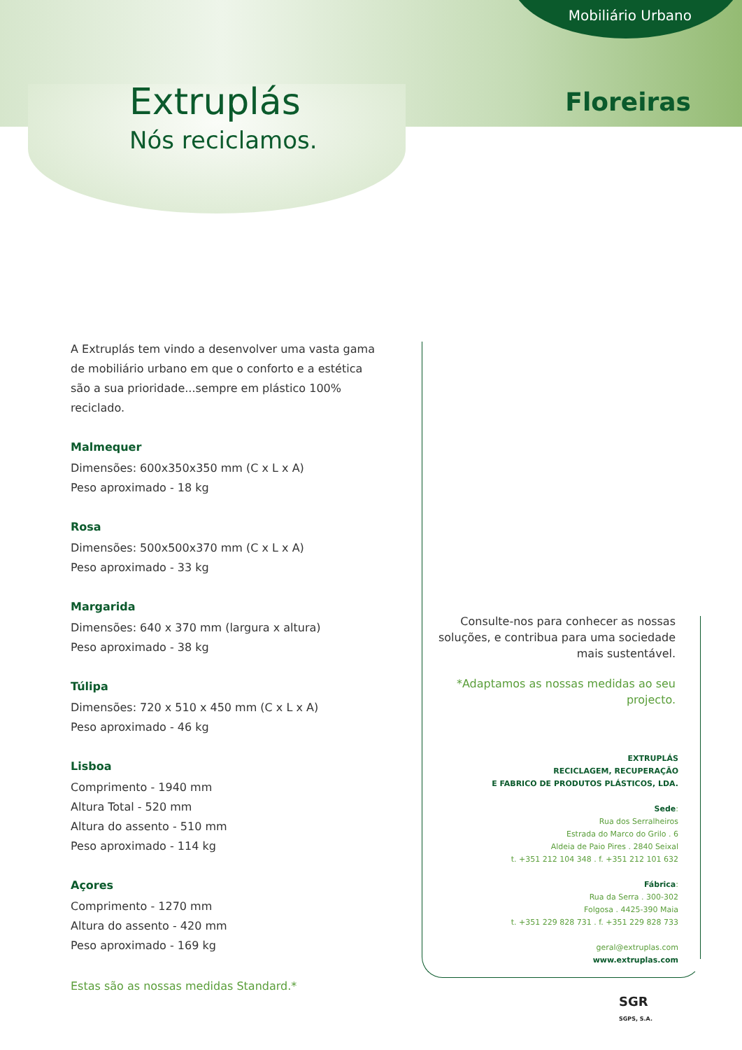Mobiliário Urbano
Extruplás
Nós reciclamos.
Floreiras
A Extruplás tem vindo a desenvolver uma vasta gama de mobiliário urbano em que o conforto e a estética são a sua prioridade...sempre em plástico 100% reciclado.
Malmequer
Dimensões: 600x350x350 mm (C x L x A)
Peso aproximado - 18 kg
Rosa
Dimensões: 500x500x370 mm (C x L x A)
Peso aproximado - 33 kg
Margarida
Dimensões: 640 x 370 mm (largura x altura)
Peso aproximado - 38 kg
Túlipa
Dimensões: 720 x 510 x 450 mm (C x L x A)
Peso aproximado - 46 kg
Lisboa
Comprimento - 1940 mm
Altura Total - 520 mm
Altura do assento - 510 mm
Peso aproximado - 114 kg
Açores
Comprimento - 1270 mm
Altura do assento - 420 mm
Peso aproximado - 169 kg
Estas são as nossas medidas Standard.*
Consulte-nos para conhecer as nossas soluções, e contribua para uma sociedade mais sustentável.
*Adaptamos as nossas medidas ao seu projecto.
EXTRUPLÁS
RECICLAGEM, RECUPERAÇÃO
E FABRICO DE PRODUTOS PLÁSTICOS, LDA.
Sede:
Rua dos Serralheiros
Estrada do Marco do Grilo . 6
Aldeia de Paio Pires . 2840 Seixal
t. +351 212 104 348 . f. +351 212 101 632
Fábrica:
Rua da Serra . 300-302
Folgosa . 4425-390 Maia
t. +351 229 828 731 . f. +351 229 828 733
geral@extruplas.com
www.extruplas.com
SGR
SGPS, S.A.